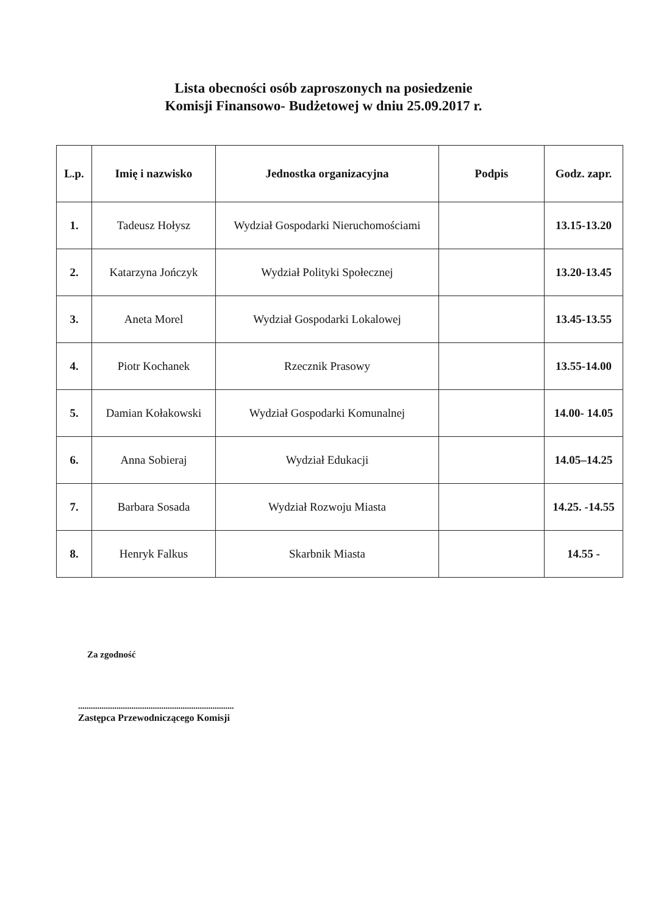Lista obecności osób zaproszonych na posiedzenie
Komisji Finansowo- Budżetowej w dniu 25.09.2017 r.
| L.p. | Imię i nazwisko | Jednostka organizacyjna | Podpis | Godz. zapr. |
| --- | --- | --- | --- | --- |
| 1. | Tadeusz Hołysz | Wydział Gospodarki Nieruchomościami | | 13.15-13.20 |
| 2. | Katarzyna Jończyk | Wydział Polityki Społecznej | | 13.20-13.45 |
| 3. | Aneta Morel | Wydział Gospodarki Lokalowej | | 13.45-13.55 |
| 4. | Piotr Kochanek | Rzecznik Prasowy | | 13.55-14.00 |
| 5. | Damian Kołakowski | Wydział Gospodarki Komunalnej | | 14.00- 14.05 |
| 6. | Anna Sobieraj | Wydział Edukacji | | 14.05–14.25 |
| 7. | Barbara Sosada | Wydział Rozwoju Miasta | | 14.25. -14.55 |
| 8. | Henryk Falkus | Skarbnik Miasta | | 14.55 - |
Za zgodność
.........................................................................
Zastępca Przewodniczącego Komisji